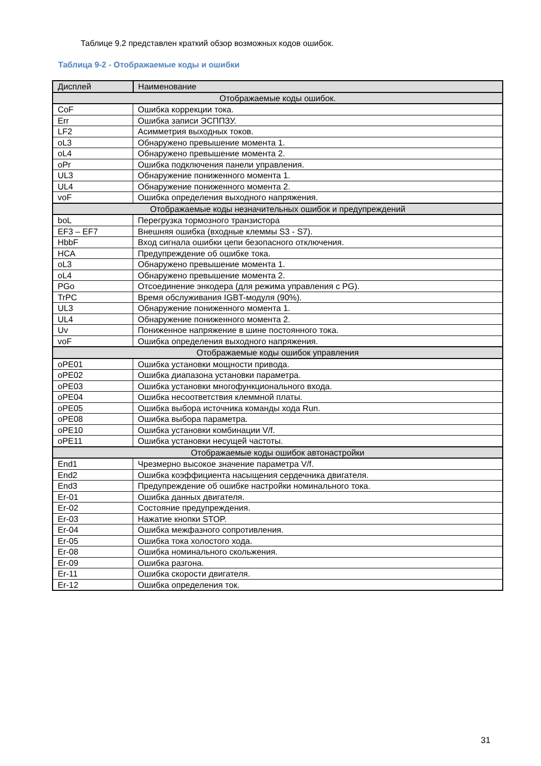Таблице 9.2 представлен краткий обзор возможных кодов ошибок.
Таблица 9-2 - Отображаемые коды и ошибки
| Дисплей | Наименование |
| --- | --- |
| Отображаемые коды ошибок. | |
| CoF | Ошибка коррекции тока. |
| Err | Ошибка записи ЭСППЗУ. |
| LF2 | Асимметрия выходных токов. |
| oL3 | Обнаружено превышение момента 1. |
| oL4 | Обнаружено превышение момента 2. |
| oPr | Ошибка подключения панели управления. |
| UL3 | Обнаружение пониженного момента 1. |
| UL4 | Обнаружение пониженного момента 2. |
| voF | Ошибка определения выходного напряжения. |
| Отображаемые коды незначительных ошибок и предупреждений | |
| boL | Перегрузка тормозного транзистора |
| EF3 – EF7 | Внешняя ошибка (входные клеммы S3 - S7). |
| HbbF | Вход сигнала ошибки цепи безопасного отключения. |
| HCA | Предупреждение об ошибке тока. |
| oL3 | Обнаружено превышение момента 1. |
| oL4 | Обнаружено превышение момента 2. |
| PGo | Отсоединение энкодера (для режима управления с PG). |
| TrPC | Время обслуживания IGBT-модуля (90%). |
| UL3 | Обнаружение пониженного момента 1. |
| UL4 | Обнаружение пониженного момента 2. |
| Uv | Пониженное напряжение в шине постоянного тока. |
| voF | Ошибка определения выходного напряжения. |
| Отображаемые коды ошибок управления | |
| oPE01 | Ошибка установки мощности привода. |
| oPE02 | Ошибка диапазона установки параметра. |
| oPE03 | Ошибка установки многофункционального входа. |
| oPE04 | Ошибка несоответствия клеммной платы. |
| oPE05 | Ошибка выбора источника команды хода Run. |
| oPE08 | Ошибка выбора параметра. |
| oPE10 | Ошибка установки комбинации V/f. |
| oPE11 | Ошибка установки несущей частоты. |
| Отображаемые коды ошибок автонастройки | |
| End1 | Чрезмерно высокое значение параметра V/f. |
| End2 | Ошибка коэффициента насыщения сердечника двигателя. |
| End3 | Предупреждение об ошибке настройки номинального тока. |
| Er-01 | Ошибка данных двигателя. |
| Er-02 | Состояние предупреждения. |
| Er-03 | Нажатие кнопки STOP. |
| Er-04 | Ошибка межфазного сопротивления. |
| Er-05 | Ошибка тока холостого хода. |
| Er-08 | Ошибка номинального скольжения. |
| Er-09 | Ошибка разгона. |
| Er-11 | Ошибка скорости двигателя. |
| Er-12 | Ошибка определения ток. |
31